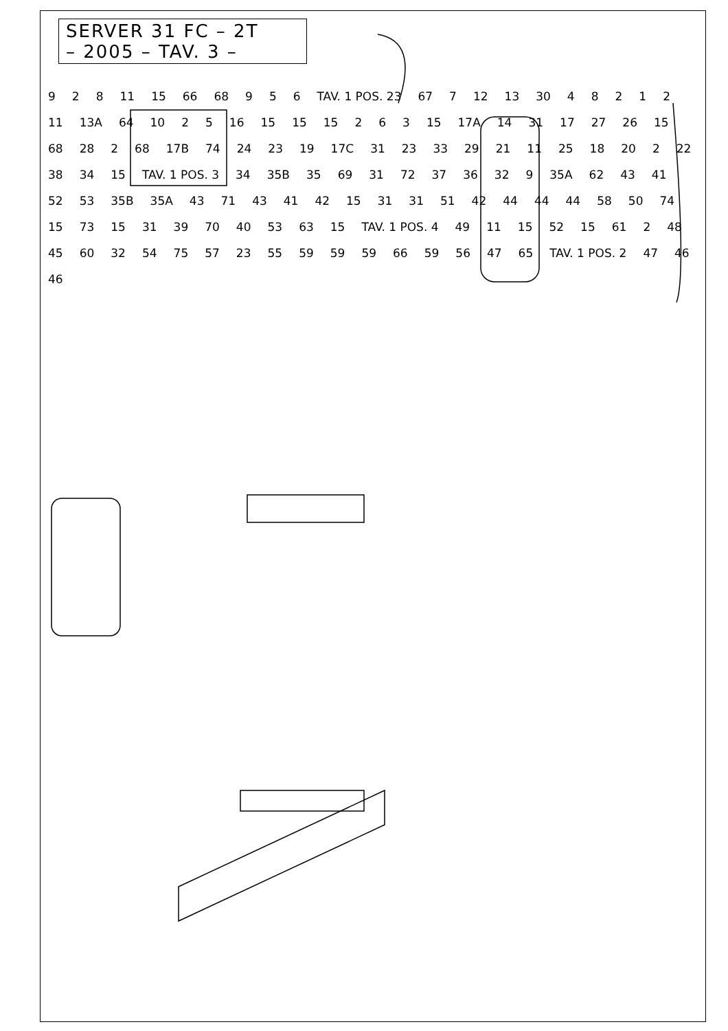SERVER 31 FC – 2T
– 2005 – TAV. 3 –
9 2 8 11 15 66 68 9 5 6 TAV. 1 POS. 23 67 7 12 13 30 48212 11 13A 64 10 2 5 16 15 15 15 2 6 3 15 17A 14 31 17 27 26 15 68 28 2 68 17B 74 24 23 19 17C 31 23 33 29 21 11 25 18 20 2 22 38 34 15 TAV. 1 POS. 3 34 35B 35 69 31 72 37 36 32 9 35A 62 43 41 52 53 35B 35A 43 71 43 41 42 15 31 31 51 42 44 44 44 58 50 74 15 73 15 31 39 70 40 53 63 15 TAV. 1 POS. 4 49 11 15 52 15 61 2 48 45 60 32 54 75 57 23 55 59 59 59 66 59 56 47 65 TAV. 1 POS. 2 47 46 46